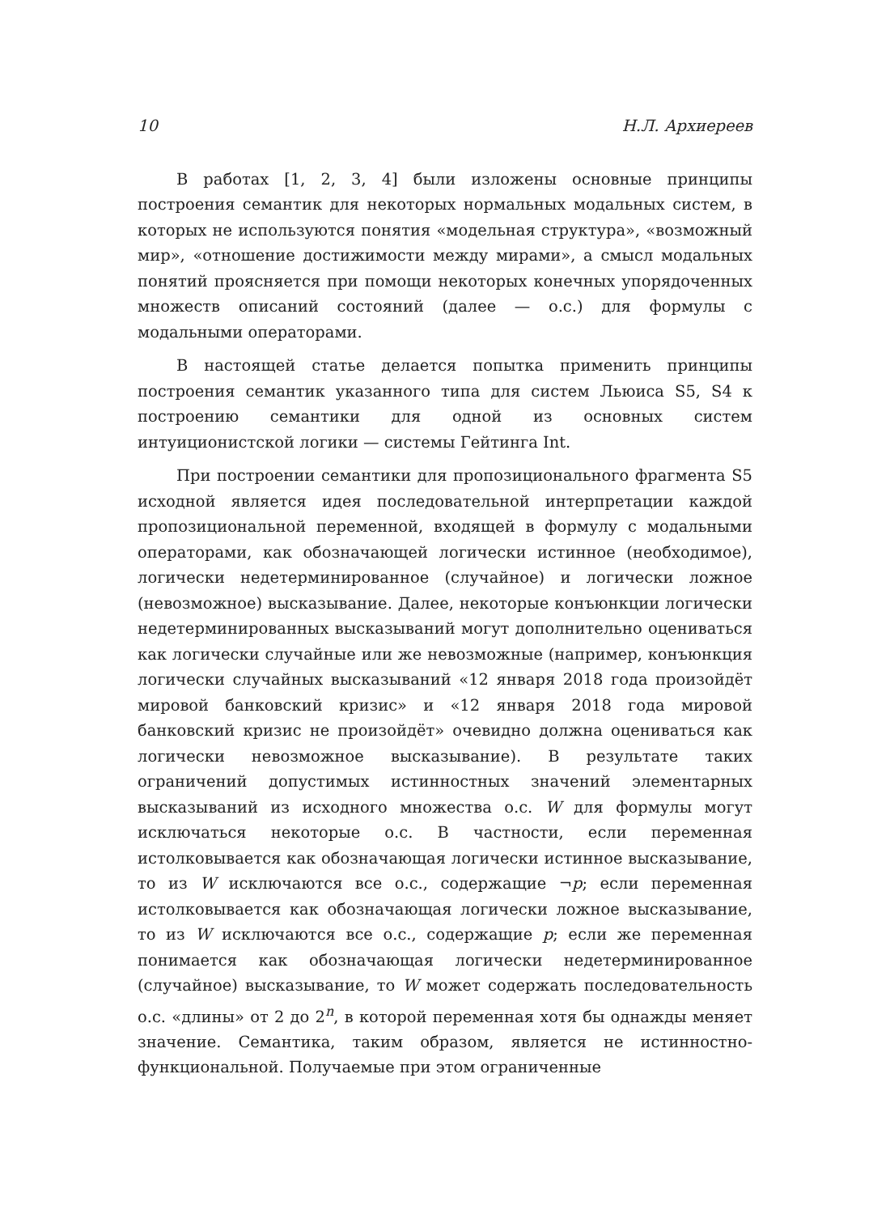10 Н.Л. Архиереев
В работах [1, 2, 3, 4] были изложены основные принципы построения семантик для некоторых нормальных модальных систем, в которых не используются понятия «модельная структура», «возможный мир», «отношение достижимости между мирами», а смысл модальных понятий проясняется при помощи некоторых конечных упорядоченных множеств описаний состояний (далее — о.с.) для формулы с модальными операторами.
В настоящей статье делается попытка применить принципы построения семантик указанного типа для систем Льюиса S5, S4 к построению семантики для одной из основных систем интуиционистской логики — системы Гейтинга Int.
При построении семантики для пропозиционального фрагмента S5 исходной является идея последовательной интерпретации каждой пропозициональной переменной, входящей в формулу с модальными операторами, как обозначающей логически истинное (необходимое), логически недетерминированное (случайное) и логически ложное (невозможное) высказывание. Далее, некоторые конъюнкции логически недетерминированных высказываний могут дополнительно оцениваться как логически случайные или же невозможные (например, конъюнкция логически случайных высказываний «12 января 2018 года произойдёт мировой банковский кризис» и «12 января 2018 года мировой банковский кризис не произойдёт» очевидно должна оцениваться как логически невозможное высказывание). В результате таких ограничений допустимых истинностных значений элементарных высказываний из исходного множества о.с. W для формулы могут исключаться некоторые о.с. В частности, если переменная истолковывается как обозначающая логически истинное высказывание, то из W исключаются все о.с., содержащие ¬p; если переменная истолковывается как обозначающая логически ложное высказывание, то из W исключаются все о.с., содержащие p; если же переменная понимается как обозначающая логически недетерминированное (случайное) высказывание, то W может содержать последовательность о.с. «длины» от 2 до 2<sup>n</sup>, в которой переменная хотя бы однажды меняет значение. Семантика, таким образом, является не истинностно-функциональной. Получаемые при этом ограниченные